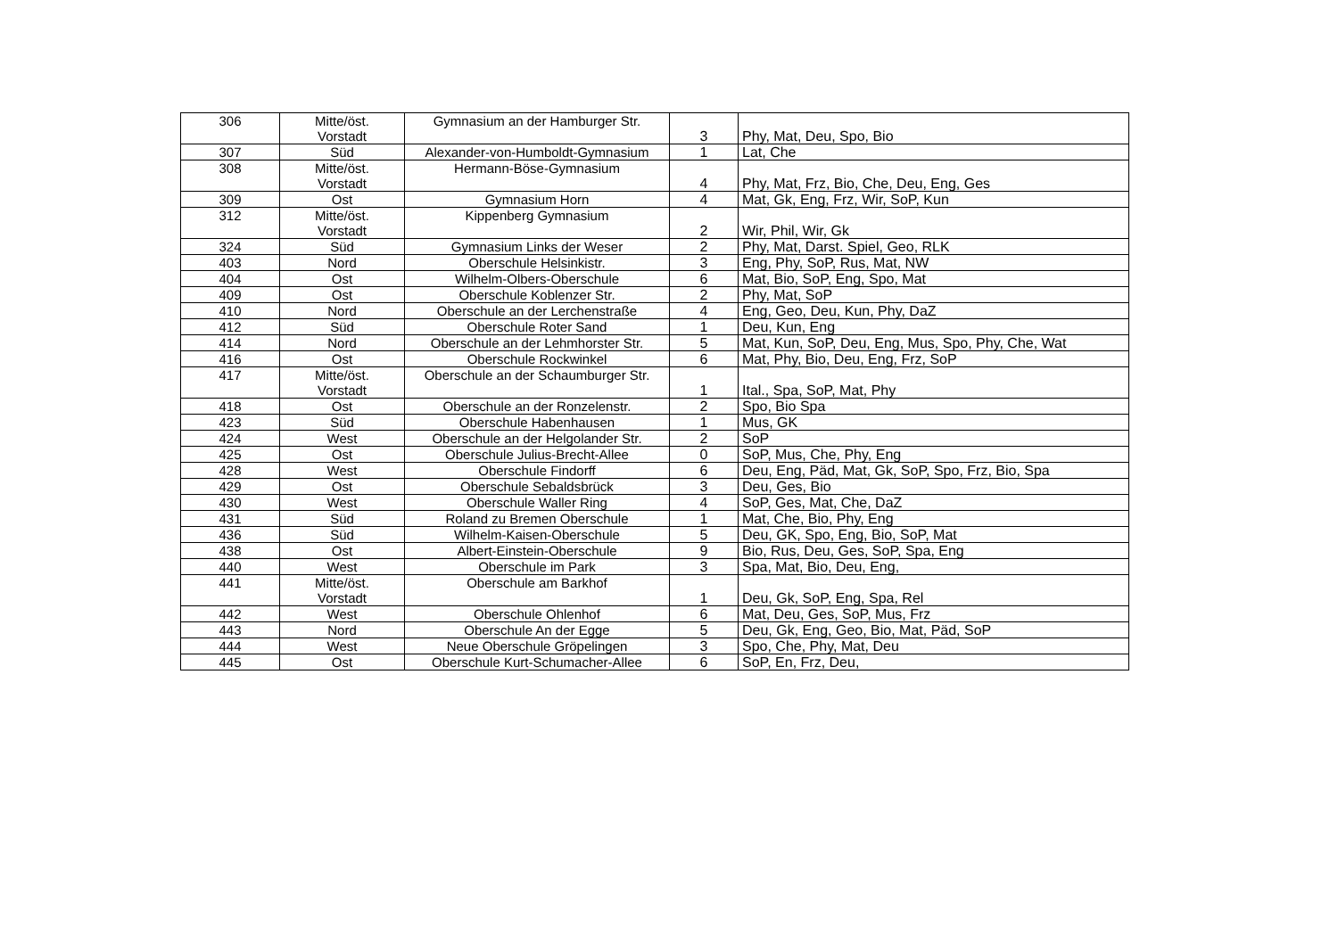| 306 | Mitte/öst. Vorstadt | Gymnasium an der Hamburger Str. | 3 | Phy, Mat, Deu, Spo, Bio |
| 307 | Süd | Alexander-von-Humboldt-Gymnasium | 1 | Lat, Che |
| 308 | Mitte/öst. Vorstadt | Hermann-Böse-Gymnasium | 4 | Phy, Mat, Frz, Bio, Che, Deu, Eng, Ges |
| 309 | Ost | Gymnasium Horn | 4 | Mat, Gk, Eng, Frz, Wir, SoP, Kun |
| 312 | Mitte/öst. Vorstadt | Kippenberg Gymnasium | 2 | Wir, Phil, Wir, Gk |
| 324 | Süd | Gymnasium Links der Weser | 2 | Phy, Mat, Darst. Spiel, Geo, RLK |
| 403 | Nord | Oberschule Helsinkistr. | 3 | Eng, Phy, SoP, Rus, Mat, NW |
| 404 | Ost | Wilhelm-Olbers-Oberschule | 6 | Mat, Bio, SoP, Eng, Spo, Mat |
| 409 | Ost | Oberschule Koblenzer Str. | 2 | Phy, Mat, SoP |
| 410 | Nord | Oberschule an der Lerchenstraße | 4 | Eng, Geo, Deu, Kun, Phy, DaZ |
| 412 | Süd | Oberschule Roter Sand | 1 | Deu, Kun, Eng |
| 414 | Nord | Oberschule an der Lehmhorster Str. | 5 | Mat, Kun, SoP, Deu, Eng, Mus, Spo, Phy, Che, Wat |
| 416 | Ost | Oberschule Rockwinkel | 6 | Mat, Phy, Bio, Deu, Eng, Frz, SoP |
| 417 | Mitte/öst. Vorstadt | Oberschule an der Schaumburger Str. | 1 | Ital., Spa, SoP, Mat, Phy |
| 418 | Ost | Oberschule an der Ronzelenstr. | 2 | Spo, Bio Spa |
| 423 | Süd | Oberschule Habenhausen | 1 | Mus, GK |
| 424 | West | Oberschule an der Helgolander Str. | 2 | SoP |
| 425 | Ost | Oberschule Julius-Brecht-Allee | 0 | SoP, Mus, Che, Phy, Eng |
| 428 | West | Oberschule Findorff | 6 | Deu, Eng, Päd, Mat, Gk, SoP, Spo, Frz, Bio, Spa |
| 429 | Ost | Oberschule Sebaldsbrück | 3 | Deu, Ges, Bio |
| 430 | West | Oberschule Waller Ring | 4 | SoP, Ges, Mat, Che, DaZ |
| 431 | Süd | Roland zu Bremen Oberschule | 1 | Mat, Che, Bio, Phy, Eng |
| 436 | Süd | Wilhelm-Kaisen-Oberschule | 5 | Deu, GK, Spo, Eng, Bio, SoP, Mat |
| 438 | Ost | Albert-Einstein-Oberschule | 9 | Bio, Rus, Deu, Ges, SoP, Spa, Eng |
| 440 | West | Oberschule im Park | 3 | Spa, Mat, Bio, Deu, Eng, |
| 441 | Mitte/öst. Vorstadt | Oberschule am Barkhof | 1 | Deu, Gk, SoP, Eng, Spa, Rel |
| 442 | West | Oberschule Ohlenhof | 6 | Mat, Deu, Ges, SoP, Mus, Frz |
| 443 | Nord | Oberschule An der Egge | 5 | Deu, Gk, Eng, Geo, Bio, Mat, Päd, SoP |
| 444 | West | Neue Oberschule Gröpelingen | 3 | Spo, Che, Phy, Mat, Deu |
| 445 | Ost | Oberschule Kurt-Schumacher-Allee | 6 | SoP, En, Frz, Deu, |